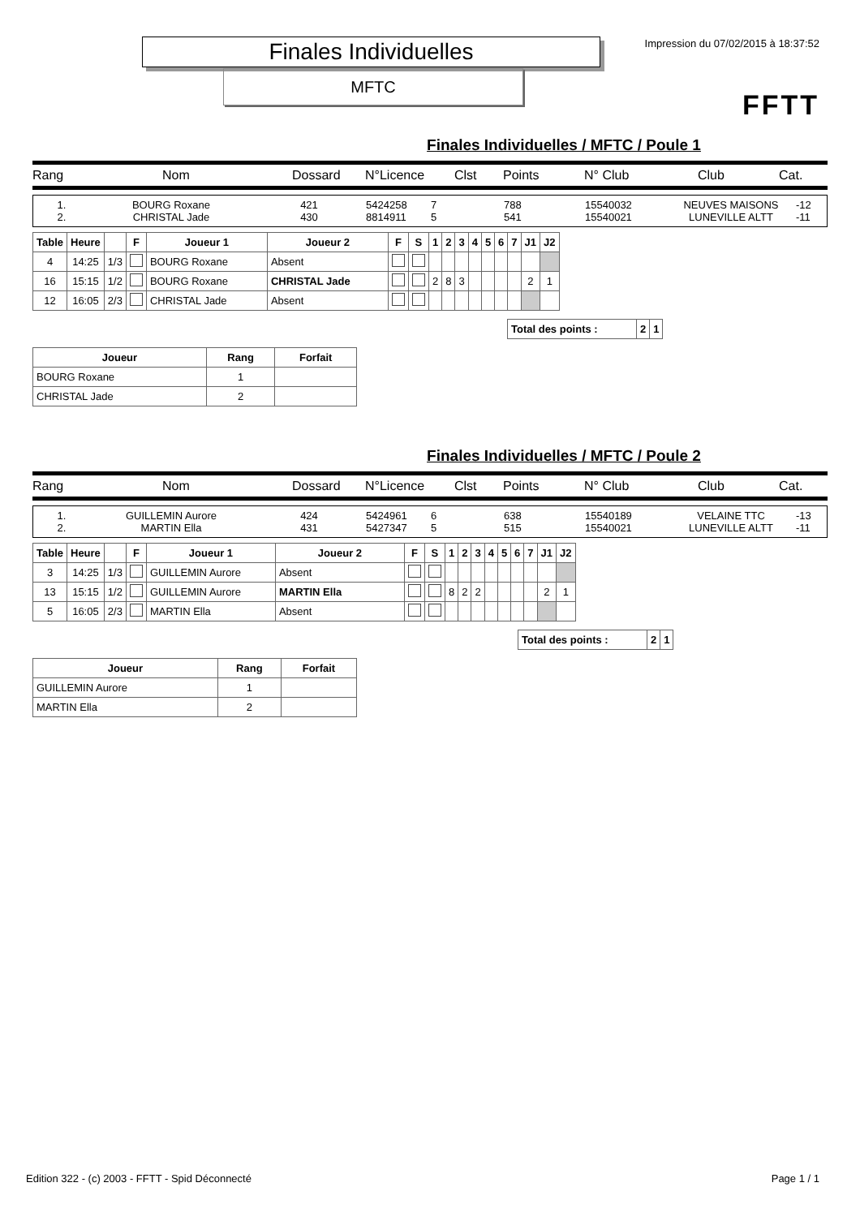Finales Individuelles
MFTC
Impression du 07/02/2015 à 18:37:52
FFTT
Finales Individuelles / MFTC / Poule 1
Rang Nom Dossard N°Licence Clst Points N° Club Club Cat.
1. BOURG Roxane 421 5424258 7 788 15540032 NEUVES MAISONS -12
2. CHRISTAL Jade 430 8814911 5 541 15540021 LUNEVILLE ALTT -11
| Table | Heure | | F | Joueur 1 | Joueur 2 | F | S | 1 | 2 | 3 | 4 | 5 | 6 | 7 | J1 | J2 |
| --- | --- | --- | --- | --- | --- | --- | --- | --- | --- | --- | --- | --- | --- | --- | --- | --- |
| 4 | 14:25 | 1/3 | | BOURG Roxane | Absent | | | | | | | | | | | |
| 16 | 15:15 | 1/2 | | BOURG Roxane | CHRISTAL Jade | | | 2 | 8 | 3 | | | | | 2 | 1 |
| 12 | 16:05 | 2/3 | | CHRISTAL Jade | Absent | | | | | | | | | | | |
| Total des points : | 2 | 1 |
| --- | --- | --- |
| Joueur | Rang | Forfait |
| --- | --- | --- |
| BOURG Roxane | 1 | |
| CHRISTAL Jade | 2 | |
Finales Individuelles / MFTC / Poule 2
Rang Nom Dossard N°Licence Clst Points N° Club Club Cat.
1. GUILLEMIN Aurore 424 5424961 6 638 15540189 VELAINE TTC -13
2. MARTIN Ella 431 5427347 5 515 15540021 LUNEVILLE ALTT -11
| Table | Heure | | F | Joueur 1 | Joueur 2 | F | S | 1 | 2 | 3 | 4 | 5 | 6 | 7 | J1 | J2 |
| --- | --- | --- | --- | --- | --- | --- | --- | --- | --- | --- | --- | --- | --- | --- | --- | --- |
| 3 | 14:25 | 1/3 | | GUILLEMIN Aurore | Absent | | | | | | | | | | | |
| 13 | 15:15 | 1/2 | | GUILLEMIN Aurore | MARTIN Ella | | | 8 | 2 | 2 | | | | | 2 | 1 |
| 5 | 16:05 | 2/3 | | MARTIN Ella | Absent | | | | | | | | | | | |
| Total des points : | 2 | 1 |
| --- | --- | --- |
| Joueur | Rang | Forfait |
| --- | --- | --- |
| GUILLEMIN Aurore | 1 | |
| MARTIN Ella | 2 | |
Edition 322 - (c) 2003 - FFTT - Spid Déconnecté Page 1 / 1